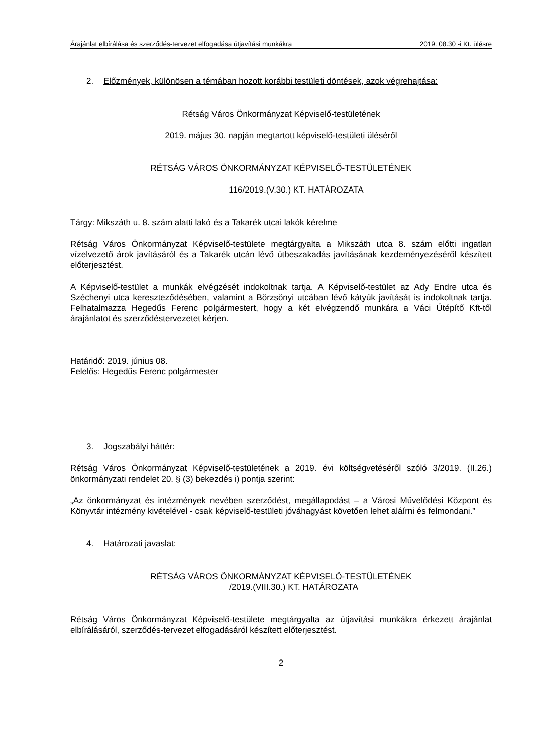Árajánlat elbírálása és szerződés-tervezet elfogadása útjavítási munkákra 2019. 08.30 -i Kt. ülésre
2. Előzmények, különösen a témában hozott korábbi testületi döntések, azok végrehajtása:
Rétság Város Önkormányzat Képviselő-testületének
2019. május 30. napján megtartott képviselő-testületi üléséről
RÉTSÁG VÁROS ÖNKORMÁNYZAT KÉPVISELŐ-TESTÜLETÉNEK
116/2019.(V.30.) KT. HATÁROZATA
Tárgy: Mikszáth u. 8. szám alatti lakó és a Takarék utcai lakók kérelme
Rétság Város Önkormányzat Képviselő-testülete megtárgyalta a Mikszáth utca 8. szám előtti ingatlan vízelvezető árok javításáról és a Takarék utcán lévő útbeszakadás javításának kezdeményezéséről készített előterjesztést.
A Képviselő-testület a munkák elvégzését indokoltnak tartja. A Képviselő-testület az Ady Endre utca és Széchenyi utca kereszteződésében, valamint a Börzsönyi utcában lévő kátyúk javítását is indokoltnak tartja. Felhatalmazza Hegedűs Ferenc polgármestert, hogy a két elvégzendő munkára a Váci Útépítő Kft-től árajánlatot és szerződéstervezetet kérjen.
Határidő: 2019. június 08.
Felelős: Hegedűs Ferenc polgármester
3. Jogszabályi háttér:
Rétság Város Önkormányzat Képviselő-testületének a 2019. évi költségvetéséről szóló 3/2019. (II.26.) önkormányzati rendelet 20. § (3) bekezdés i) pontja szerint:
„Az önkormányzat és intézmények nevében szerződést, megállapodást – a Városi Művelődési Központ és Könyvtár intézmény kivételével - csak képviselő-testületi jóváhagyást követően lehet aláírni és felmondani.”
4. Határozati javaslat:
RÉTSÁG VÁROS ÖNKORMÁNYZAT KÉPVISELŐ-TESTÜLETÉNEK
/2019.(VIII.30.) KT. HATÁROZATA
Rétság Város Önkormányzat Képviselő-testülete megtárgyalta az útjavítási munkákra érkezett árajánlat elbírálásáról, szerződés-tervezet elfogadásáról készített előterjesztést.
2